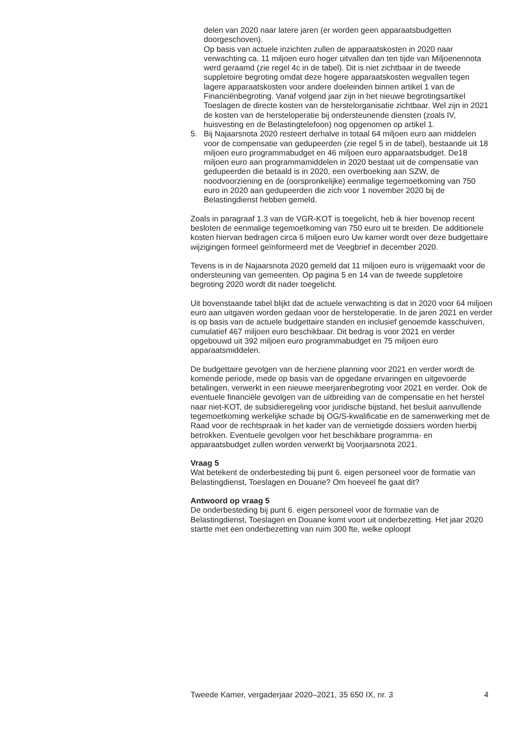delen van 2020 naar latere jaren (er worden geen apparaatsbudgetten doorgeschoven).
Op basis van actuele inzichten zullen de apparaatskosten in 2020 naar verwachting ca. 11 miljoen euro hoger uitvallen dan ten tijde van Miljoenennota werd geraamd (zie regel 4c in de tabel). Dit is niet zichtbaar in de tweede suppletoire begroting omdat deze hogere apparaatskosten wegvallen tegen lagere apparaatskosten voor andere doeleinden binnen artikel 1 van de Financiënbegroting. Vanaf volgend jaar zijn in het nieuwe begrotingsartikel Toeslagen de directe kosten van de herstelorganisatie zichtbaar. Wel zijn in 2021 de kosten van de hersteloperatie bij ondersteunende diensten (zoals IV, huisvesting en de Belastingtelefoon) nog opgenomen op artikel 1.
5. Bij Najaarsnota 2020 resteert derhalve in totaal 64 miljoen euro aan middelen voor de compensatie van gedupeerden (zie regel 5 in de tabel), bestaande uit 18 miljoen euro programmabudget en 46 miljoen euro apparaatsbudget. De18 miljoen euro aan programmamiddelen in 2020 bestaat uit de compensatie van gedupeerden die betaald is in 2020, een overboeking aan SZW, de noodvoorziening en de (oorspronkelijke) eenmalige tegemoetkoming van 750 euro in 2020 aan gedupeerden die zich voor 1 november 2020 bij de Belastingdienst hebben gemeld.
Zoals in paragraaf 1.3 van de VGR-KOT is toegelicht, heb ik hier bovenop recent besloten de eenmalige tegemoetkoming van 750 euro uit te breiden. De additionele kosten hiervan bedragen circa 6 miljoen euro Uw kamer wordt over deze budgettaire wijzigingen formeel geïnformeerd met de Veegbrief in december 2020.
Tevens is in de Najaarsnota 2020 gemeld dat 11 miljoen euro is vrijgemaakt voor de ondersteuning van gemeenten. Op pagina 5 en 14 van de tweede suppletoire begroting 2020 wordt dit nader toegelicht.
Uit bovenstaande tabel blijkt dat de actuele verwachting is dat in 2020 voor 64 miljoen euro aan uitgaven worden gedaan voor de hersteloperatie. In de jaren 2021 en verder is op basis van de actuele budgettaire standen en inclusief genoemde kasschuiven, cumulatief 467 miljoen euro beschikbaar. Dit bedrag is voor 2021 en verder opgebouwd uit 392 miljoen euro programmabudget en 75 miljoen euro apparaatsmiddelen.
De budgettaire gevolgen van de herziene planning voor 2021 en verder wordt de komende periode, mede op basis van de opgedane ervaringen en uitgevoerde betalingen, verwerkt in een nieuwe meerjarenbegroting voor 2021 en verder. Ook de eventuele financiële gevolgen van de uitbreiding van de compensatie en het herstel naar niet-KOT, de subsidieregeling voor juridische bijstand, het besluit aanvullende tegemoetkoming werkelijke schade bij OG/S-kwalificatie en de samenwerking met de Raad voor de rechtspraak in het kader van de vernietigde dossiers worden hierbij betrokken. Eventuele gevolgen voor het beschikbare programma- en apparaatsbudget zullen worden verwerkt bij Voorjaarsnota 2021.
Vraag 5
Wat betekent de onderbesteding bij punt 6. eigen personeel voor de formatie van Belastingdienst, Toeslagen en Douane? Om hoeveel fte gaat dit?
Antwoord op vraag 5
De onderbesteding bij punt 6. eigen personeel voor de formatie van de Belastingdienst, Toeslagen en Douane komt voort uit onderbezetting. Het jaar 2020 startte met een onderbezetting van ruim 300 fte, welke oploopt
Tweede Kamer, vergaderjaar 2020–2021, 35 650 IX, nr. 3 4